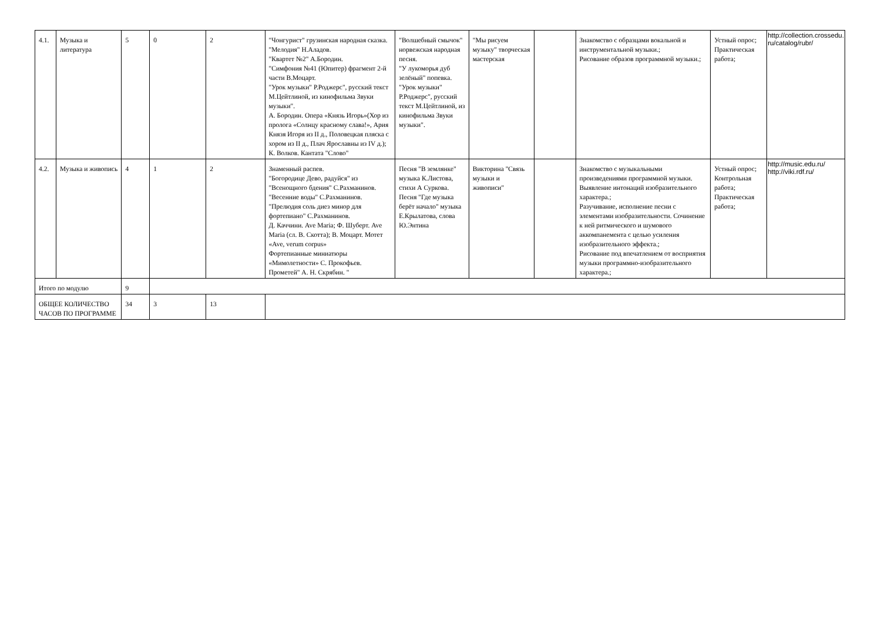| 4.1. | Музыка и литература | 5 | 0 | 2 | "Чонгурист" грузинская народная сказка. "Мелодия" Н.Аладов. "Квартет №2" А.Бородин. "Симфония №41 (Юпитер) фрагмент 2-й части В.Моцарт. "Урок музыки" Р.Роджерс", русский текст М.Цейтлиной, из кинофильма Звуки музыки". А. Бородин. Опера «Князь Игорь»(Хор из пролога «Солнцу красному слава!», Ария Князя Игоря из II д., Половецкая пляска с хором из II д., Плач Ярославны из IV д.); К. Волков. Кантата "Слово" | "Волшебный смычок" норвежская народная песня. "У лукоморья дуб зелёный" попевка. "Урок музыки" Р.Роджерс", русский текст М.Цейтлиной, из кинофильма Звуки музыки". | "Мы рисуем музыку" творческая мастерская | | Знакомство с образцами вокальной и инструментальной музыки.; Рисование образов программной музыки.; | Устный опрос; Практическая работа; | http://collection.crossedu. ru/catalog/rubr/ |
| 4.2. | Музыка и живопись | 4 | 1 | 2 | Знаменный распев. "Богородице Дево, радуйся" из "Всенощного бдения" С.Рахманинов. "Весенние воды" С.Рахманинов. "Прелюдия соль диез минор для фортепиано" С.Рахманинов. Д. Каччини. Ave Maria; Ф. Шуберт. Ave Maria (сл. В. Скотта); В. Моцарт. Мотет «Ave, verum corpus» Фортепианные миниатюры «Мимолетности» С. Прокофьев. Прометей" А. Н. Скрябин. " | Песня "В землянке" музыка К.Листова, стихи А Суркова. Песня "Где музыка берёт начало" музыка Е.Крылатова, слова Ю.Энтина | Викторина "Связь музыки и живописи" | | Знакомство с музыкальными произведениями программной музыки. Выявление интонаций изобразительного характера.; Разучивание, исполнение песни с элементами изобразительности. Сочинение к ней ритмического и шумового аккомпанемента с целью усиления изобразительного эффекта.; Рисование под впечатлением от восприятия музыки программно-изобразительного характера.; | Устный опрос; Контрольная работа; Практическая работа; | http://music.edu.ru/ http://viki.rdf.ru/ |
| Итого по модулю | | 9 | | | | | | | | | |
| ОБЩЕЕ КОЛИЧЕСТВО ЧАСОВ ПО ПРОГРАММЕ | | 34 | 3 | 13 | | | | | | | |